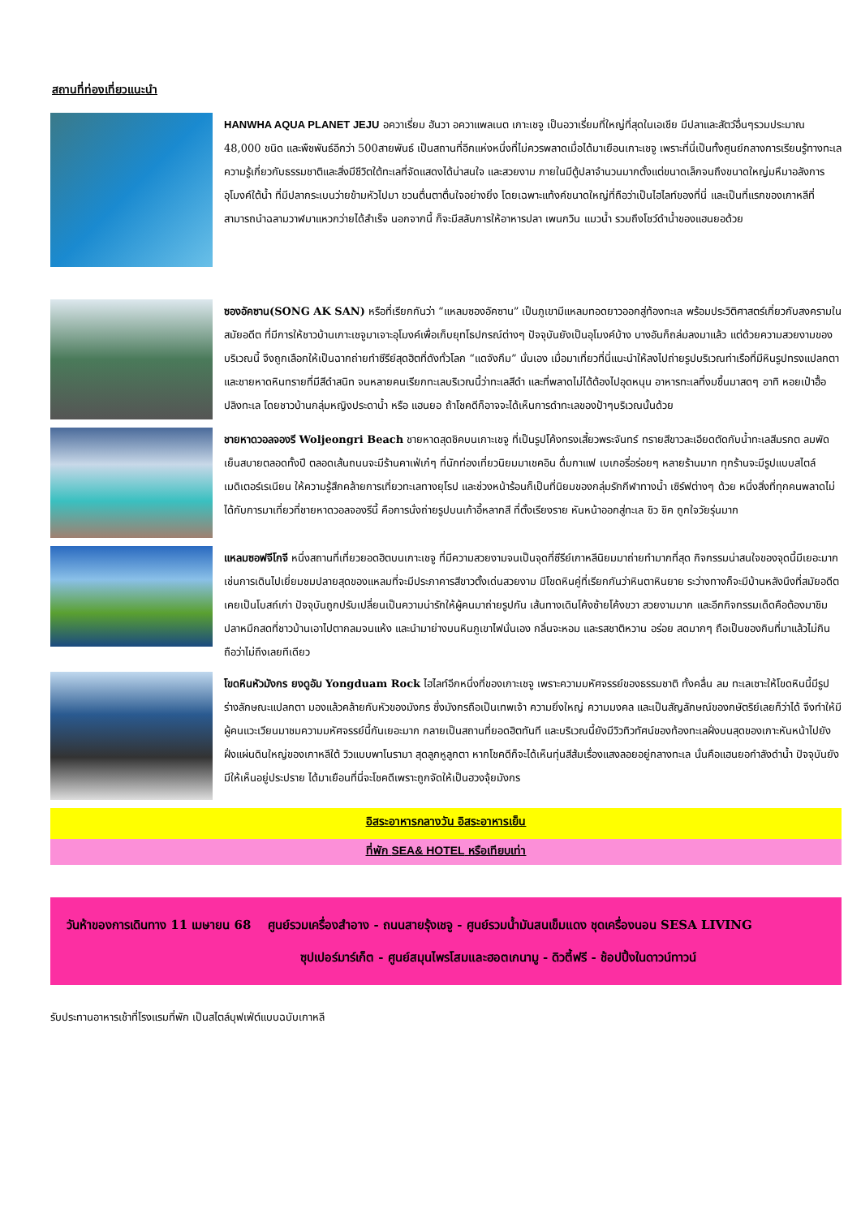สถานที่ท่องเที่ยวแนะนำ
HANWHA AQUA PLANET JEJU อควาเรี่ยม ฮันวา อควาแพลเนต เกาะเชจู เป็นอวาเรี่ยมที่ใหญ่ที่สุดในเอเชีย มีปลาและสัตว์อื่นๆรวมประมาณ 48,000 ชนิด และพืชพันธ์อีกว่า 500สายพันธ์ เป็นสถานที่อีกแห่งหนึ่งที่ไม่ควรพลาดเมื่อได้มาเยือนเกาะเชจู เพราะที่นี่เป็นทั้งศูนย์กลางการเรียนรู้ทางทะเล ความรู้เกี่ยวกับธรรมชาติและสิ่งมีชีวิตใต้ทะเลที่จัดแสดงได้น่าสนใจ และสวยงาม ภายในมีตู้ปลาจำนวนมากตั้งแต่ขนาดเล็กจนถึงขนาดใหญ่มหึมาอลังการ อุโมงค์ใต้น้ำ ที่มีปลากระเบนว่ายข้ามหัวไปมา ชวนตื่นตาตื่นใจอย่างยิ่ง โดยเฉพาะแท้งค์ขนาดใหญ่ที่ถือว่าเป็นไฮไลท์ของที่นี่ และเป็นที่แรกของเกาหลีที่สามารถนำฉลามวาฬมาแหวกว่ายได้สำเร็จ นอกจากนี้ ก็จะมีสลับการให้อาหารปลา เพนกวิน แมวน้ำ รวมถึงโชว์ดำน้ำของแฮนยอด้วย
ซองอัคซาน(SONG AK SAN) หรือที่เรียกกันว่า “แหลมซองอัคซาน” เป็นภูเขามีแหลมทอดยาวออกสู่ท้องทะเล พร้อมประวิติศาสตร์เกี่ยวกับสงครามในสมัยอดีต ที่มีการให้ชาวบ้านเกาะเชจูมาเจาะอุโมงค์เพื่อเก็บยุทโธปกรณ์ต่างๆ ปัจจุบันยังเป็นอุโมงค์บ้าง บางอันก็ถล่มลงมาแล้ว แต่ด้วยความสวยงามของบริเวณนี้ จึงถูกเลือกให้เป็นฉากถ่ายทำซีรีย์สุดฮิตที่ดังทั่วโลก “แดจังกึม” นั่นเอง เมื่อมาเที่ยวที่นี่แนะนำให้ลงไปถ่ายรูปบริเวณท่าเรือที่มีหินรูปทรงแปลกตา และชายหาดหินทรายที่มีสีดำสนิท จนหลายคนเรียกทะเลบริเวณนี้ว่าทะเลสีดำ และที่พลาดไม่ได้ต้องไปอุดหนุน อาหารทะเลที่งมขึ้นมาสดๆ อาทิ หอยเป๋าฮื้อ ปลิงทะเล โดยชาวบ้านกลุ่มหญิงประดาน้ำ หรือ แฮนยอ ถ้าโชคดีก็อาจจะได้เห็นการดำทะเลของป้าๆบริเวณนั้นด้วย
ชายหาดวอลจองรี Woljeongri Beach ชายหาดสุดชิคบนเกาะเชจู ที่เป็นรูปโค้งทรงเสี้ยวพระจันทร์ ทรายสีขาวละเอียดตัดกับน้ำทะเลสีมรกต ลมพัดเย็นสบายตลอดทั้งปี ตลอดเส้นถนนจะมีร้านคาเฟ่เก๋ๆ ที่นักท่องเที่ยวนิยมมาเชคอิน ดื่มกาแฟ เบเกอรี่อร่อยๆ หลายร้านมาก ทุกร้านจะมีรูปแบบสไตล์เมดิเตอร์เรเนียน ให้ความรู้สึกคล้ายการเที่ยวทะเลทางยุโรป และช่วงหน้าร้อนก็เป็นที่นิยมของกลุ่มรักกีฬาทางน้ำ เซิร์ฟต่างๆ ด้วย หนึ่งสิ่งที่ทุกคนพลาดไม่ได้กับการมาเที่ยวที่ชายหาดวอลจองรีนี้ คือการนั่งถ่ายรูปบนเก้าอี้หลากสี ที่ตั้งเรียงราย หันหน้าออกสู่ทะเล ชิว ชิค ถูกใจวัยรุ่นมาก
แหลมซอฟจีโกจี หนึ่งสถานที่เที่ยวยอดฮิตบนเกาะเชจู ที่มีความสวยงามจนเป็นจุดที่ซีรีย์เกาหลีนิยมมาถ่ายทำมากที่สุด กิจกรรมน่าสนใจของจุดนี้มีเยอะมาก เช่นการเดินไปเยี่ยมชมปลายสุดของแหลมที่จะมีประภาคารสีขาวตั้งเด่นสวยงาม มีโขดหินคู่ที่เรียกกันว่าหินตาหินยาย ระว่างทางก็จะมีบ้านหลังนึงที่สมัยอดีตเคยเป็นโบสถ์เก่า ปัจจุบันถูกปรับเปลี่ยนเป็นความน่ารักให้ผู้คนมาถ่ายรูปกัน เส้นทางเดินโค้งซ้ายโค้งขวา สวยงามมาก และอีกกิจกรรมเด็ดคือต้องมาชิมปลาหมึกสดที่ชาวบ้านเอาไปตากลมจนแห้ง และนำมาย่างบนหินภูเขาไฟนั่นเอง กลิ่นจะหอม และรสชาติหวาน อร่อย สดมากๆ ถือเป็นของกินที่มาแล้วไม่กินถือว่าไม่ถึงเลยทีเดียว
โขดหินหัวมังกร ยงดูอัม Yongduam Rock ไฮไลท์อีกหนึ่งที่ของเกาะเชจู เพราะความมหัศจรรย์ของธรรมชาติ ทั้งคลื่น ลม ทะเลเซาะให้โขดหินนี้มีรูปร่างลักษณะแปลกตา มองแล้วคล้ายกับหัวของมังกร ซึ่งมังกรถือเป็นเทพเจ้า ความยิ่งใหญ่ ความมงคล และเป็นสัญลักษณ์ของกษัตริย์เลยก็ว่าได้ จึงทำให้มีผู้คนแวะเวียนมาชมความมหัศจรรย์นี้กันเยอะมาก กลายเป็นสถานที่ยอดฮิตทันที และบริเวณนี้ยังมีวิวทิวทัศน์ของท้องทะเลฝั่งบนสุดของเกาะหันหน้าไปยังฝั่งแผ่นดินใหญ่ของเกาหลีใต้ วิวแบบพาโนรามา สุดลูกหูลูกตา หากโชคดีก็จะได้เห็นทุ่นสีส้มเรื่องแสงลอยอยู่กลางทะเล นั่นคือแฮนยอกำลังดำน้ำ ปัจจุบันยังมีให้เห็นอยู่ประปราย ได้มาเยือนที่นี่จะโชคดีเพราะถูกจัดให้เป็นฮวงจุ้ยมังกร
อิสระอาหารกลางวัน อิสระอาหารเย็น
ที่พัก SEA& HOTEL หรือเทียบเท่า
วันห้าของการเดินทาง 11 เมษายน 68 ศูนย์รวมเครื่องสำอาง - ถนนสายรุ้งเชจู - ศูนย์รวมน้ำมันสนเข็มแดง ชุดเครื่องนอน SESA LIVING
ซุปเปอร์มาร์เก็ต - ศูนย์สมุนไพรโสมและฮอตเกนามู - ดิวตี้ฟรี - ช้อปปิ้งในดาวน์ทาวน์
รับประทานอาหารเช้าที่โรงแรมที่พัก เป็นสไตล์บุฟเฟ่ต์แบบฉบับเกาหลี